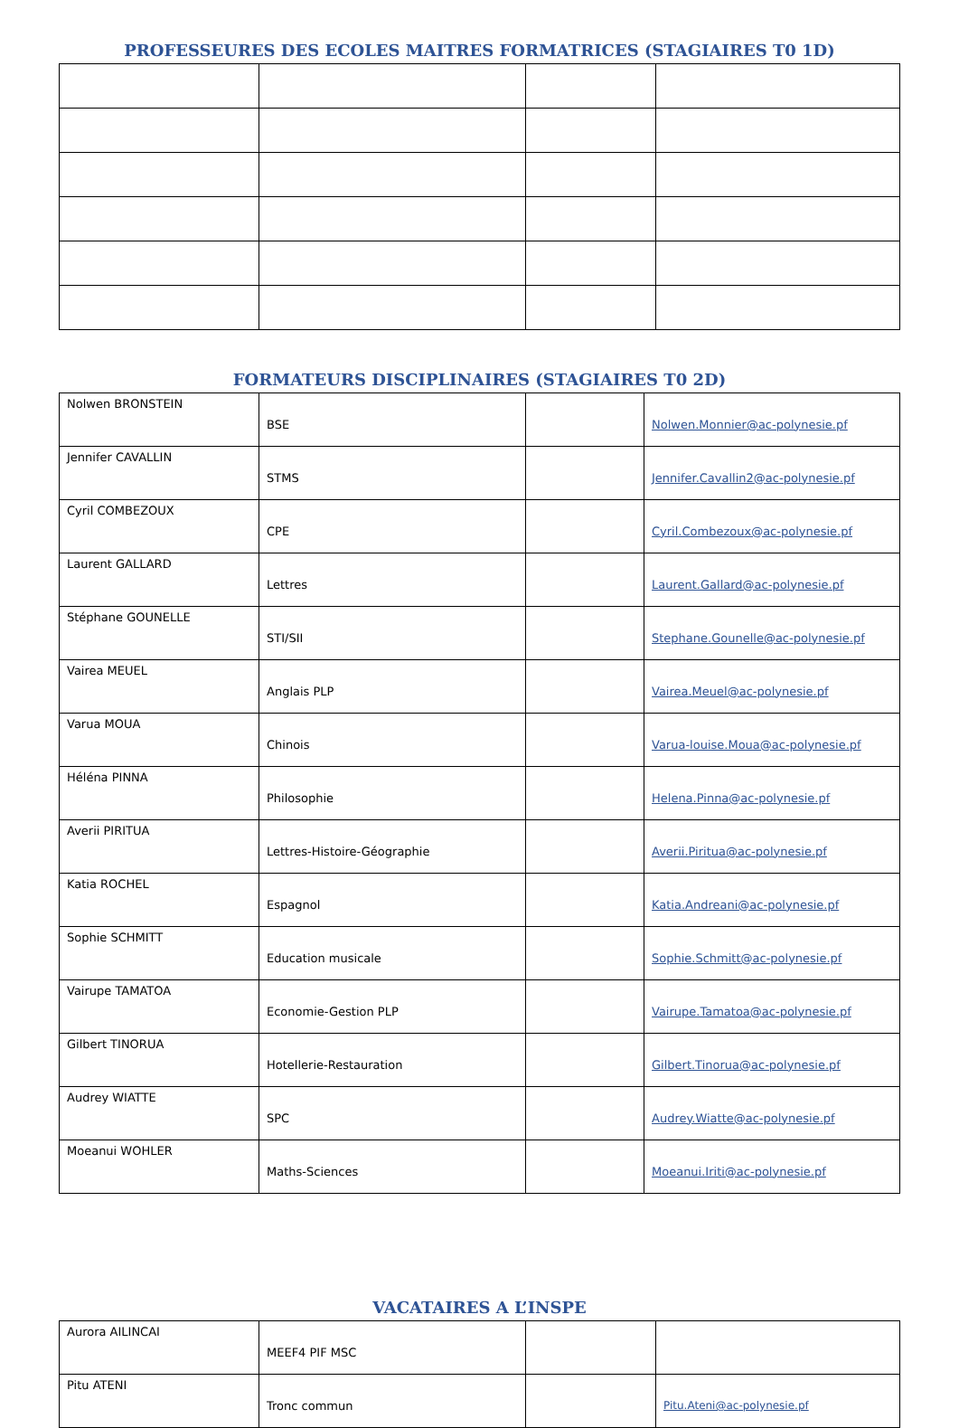PROFESSEURES DES ECOLES MAITRES FORMATRICES (STAGIAIRES T0 1D)
FORMATEURS DISCIPLINAIRES (STAGIAIRES T0 2D)
| Nolwen BRONSTEIN | BSE | | Nolwen.Monnier@ac-polynesie.pf |
| Jennifer CAVALLIN | STMS | | Jennifer.Cavallin2@ac-polynesie.pf |
| Cyril COMBEZOUX | CPE | | Cyril.Combezoux@ac-polynesie.pf |
| Laurent GALLARD | Lettres | | Laurent.Gallard@ac-polynesie.pf |
| Stéphane GOUNELLE | STI/SII | | Stephane.Gounelle@ac-polynesie.pf |
| Vairea MEUEL | Anglais PLP | | Vairea.Meuel@ac-polynesie.pf |
| Varua MOUA | Chinois | | Varua-louise.Moua@ac-polynesie.pf |
| Héléna PINNA | Philosophie | | Helena.Pinna@ac-polynesie.pf |
| Averii PIRITUA | Lettres-Histoire-Géographie | | Averii.Piritua@ac-polynesie.pf |
| Katia ROCHEL | Espagnol | | Katia.Andreani@ac-polynesie.pf |
| Sophie SCHMITT | Education musicale | | Sophie.Schmitt@ac-polynesie.pf |
| Vairupe TAMATOA | Economie-Gestion PLP | | Vairupe.Tamatoa@ac-polynesie.pf |
| Gilbert TINORUA | Hotellerie-Restauration | | Gilbert.Tinorua@ac-polynesie.pf |
| Audrey WIATTE | SPC | | Audrey.Wiatte@ac-polynesie.pf |
| Moeanui WOHLER | Maths-Sciences | | Moeanui.Iriti@ac-polynesie.pf |
VACATAIRES A L’INSPE
| Aurora AILINCAI | MEEF4 PIF MSC | | |
| Pitu ATENI | Tronc commun | | Pitu.Ateni@ac-polynesie.pf |